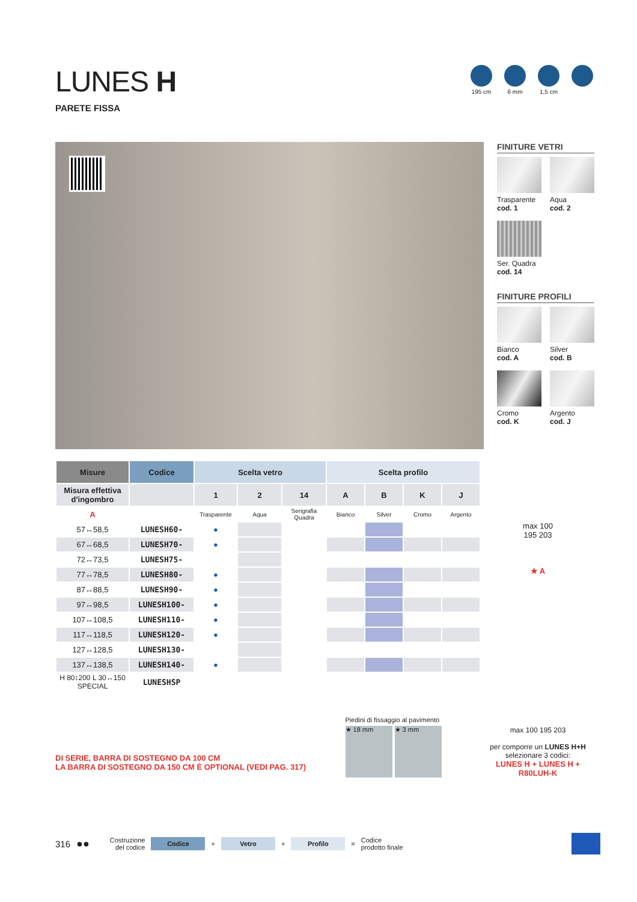LUNES H
PARETE FISSA
195 cm 6 mm 1,5 cm
FINITURE VETRI
Trasparente
cod. 1
Aqua
cod. 2
Ser. Quadra
cod. 14
FINITURE PROFILI
Bianco
cod. A
Silver
cod. B
Cromo
cod. K
Argento
cod. J
| Misure | Codice | Scelta vetro | | | Scelta profilo | | | |
| --- | --- | --- | --- | --- | --- | --- | --- | --- |
| Misura effettiva d'ingombro | | 1 | 2 | 14 | A | B | K | J |
| A | | Trasparente | Aqua | Serigrafia Quadra | Bianco | Silver | Cromo | Argento |
| 57↔58,5 | LUNESH60- | ● | | | | | | |
| 67↔68,5 | LUNESH70- | ● | | | | | | |
| 72↔73,5 | LUNESH75- | | | | | | | |
| 77↔78,5 | LUNESH80- | ● | | | | | | |
| 87↔88,5 | LUNESH90- | ● | | | | | | |
| 97↔98,5 | LUNESH100- | ● | | | | | | |
| 107↔108,5 | LUNESH110- | ● | | | | | | |
| 117↔118,5 | LUNESH120- | ● | | | | | | |
| 127↔128,5 | LUNESH130- | | | | | | | |
| 137↔138,5 | LUNESH140- | ● | | | | | | |
| H 80↕200 L 30↔150 SPECIAL | LUNESHSP | | | | | | | |
max 100
195 203
★ A
DI SERIE, BARRA DI SOSTEGNO DA 100 CM
LA BARRA DI SOSTEGNO DA 150 CM È OPTIONAL (VEDI PAG. 317)
Piedini di fissaggio al pavimento
★ 18 mm ★ 3 mm
max 100 195 203
per comporre un LUNES H+H
selezionare 3 codici:
LUNES H + LUNES H + R80LUH-K
316 ●● Costruzione
del codice Codice + Vetro + Profilo = Codice
prodotto finale